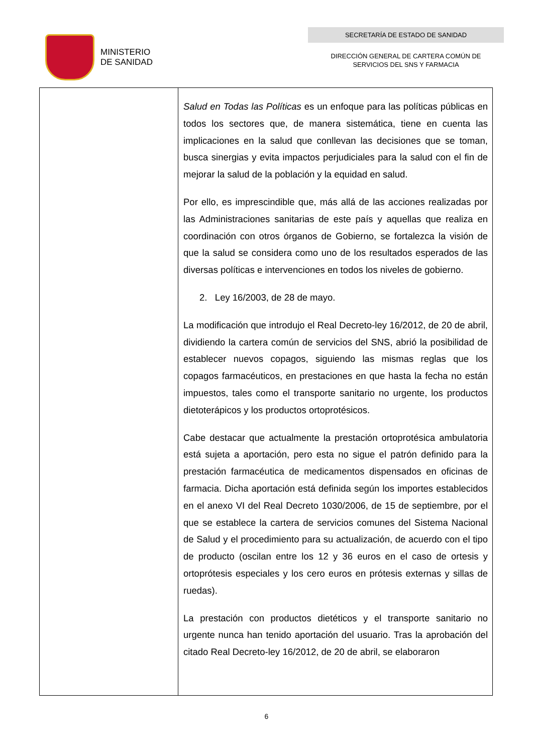MINISTERIO
DE SANIDAD
SECRETARÍA DE ESTADO DE SANIDAD
DIRECCIÓN GENERAL DE CARTERA COMÚN DE
SERVICIOS DEL SNS Y FARMACIA
| | Salud en Todas las Políticas es un enfoque para las políticas públicas en todos los sectores que, de manera sistemática, tiene en cuenta las implicaciones en la salud que conllevan las decisiones que se toman, busca sinergias y evita impactos perjudiciales para la salud con el fin de mejorar la salud de la población y la equidad en salud. Por ello, es imprescindible que, más allá de las acciones realizadas por las Administraciones sanitarias de este país y aquellas que realiza en coordinación con otros órganos de Gobierno, se fortalezca la visión de que la salud se considera como uno de los resultados esperados de las diversas políticas e intervenciones en todos los niveles de gobierno. 2. Ley 16/2003, de 28 de mayo. La modificación que introdujo el Real Decreto-ley 16/2012, de 20 de abril, dividiendo la cartera común de servicios del SNS, abrió la posibilidad de establecer nuevos copagos, siguiendo las mismas reglas que los copagos farmacéuticos, en prestaciones en que hasta la fecha no están impuestos, tales como el transporte sanitario no urgente, los productos dietoterápicos y los productos ortoprotésicos. Cabe destacar que actualmente la prestación ortoprotésica ambulatoria está sujeta a aportación, pero esta no sigue el patrón definido para la prestación farmacéutica de medicamentos dispensados en oficinas de farmacia. Dicha aportación está definida según los importes establecidos en el anexo VI del Real Decreto 1030/2006, de 15 de septiembre, por el que se establece la cartera de servicios comunes del Sistema Nacional de Salud y el procedimiento para su actualización, de acuerdo con el tipo de producto (oscilan entre los 12 y 36 euros en el caso de ortesis y ortoprótesis especiales y los cero euros en prótesis externas y sillas de ruedas). La prestación con productos dietéticos y el transporte sanitario no urgente nunca han tenido aportación del usuario. Tras la aprobación del citado Real Decreto-ley 16/2012, de 20 de abril, se elaboraron |
6